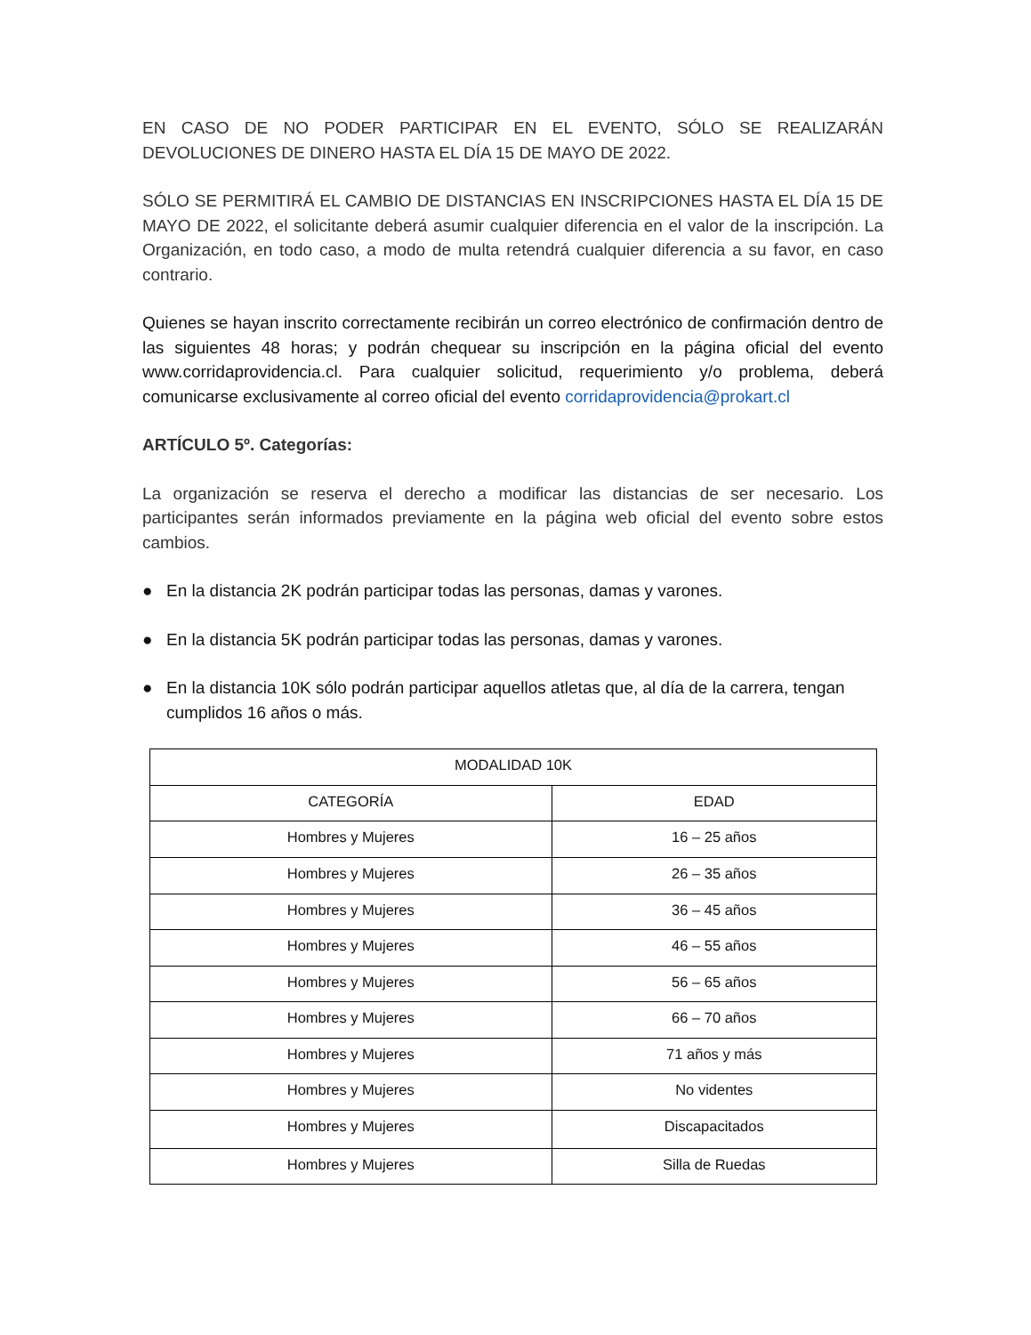EN CASO DE NO PODER PARTICIPAR EN EL EVENTO, SÓLO SE REALIZARÁN DEVOLUCIONES DE DINERO HASTA EL DÍA 15 DE MAYO DE 2022.
SÓLO SE PERMITIRÁ EL CAMBIO DE DISTANCIAS EN INSCRIPCIONES HASTA EL DÍA 15 DE MAYO DE 2022, el solicitante deberá asumir cualquier diferencia en el valor de la inscripción. La Organización, en todo caso, a modo de multa retendrá cualquier diferencia a su favor, en caso contrario.
Quienes se hayan inscrito correctamente recibirán un correo electrónico de confirmación dentro de las siguientes 48 horas; y podrán chequear su inscripción en la página oficial del evento www.corridaprovidencia.cl. Para cualquier solicitud, requerimiento y/o problema, deberá comunicarse exclusivamente al correo oficial del evento corridaprovidencia@prokart.cl
ARTÍCULO 5º. Categorías:
La organización se reserva el derecho a modificar las distancias de ser necesario. Los participantes serán informados previamente en la página web oficial del evento sobre estos cambios.
● En la distancia 2K podrán participar todas las personas, damas y varones.
● En la distancia 5K podrán participar todas las personas, damas y varones.
● En la distancia 10K sólo podrán participar aquellos atletas que, al día de la carrera, tengan cumplidos 16 años o más.
| MODALIDAD 10K | |
| --- | --- |
| CATEGORÍA | EDAD |
| Hombres y Mujeres | 16 – 25 años |
| Hombres y Mujeres | 26 – 35 años |
| Hombres y Mujeres | 36 – 45 años |
| Hombres y Mujeres | 46 – 55 años |
| Hombres y Mujeres | 56 – 65 años |
| Hombres y Mujeres | 66 – 70 años |
| Hombres y Mujeres | 71 años y más |
| Hombres y Mujeres | No videntes |
| Hombres y Mujeres | Discapacitados |
| Hombres y Mujeres | Silla de Ruedas |